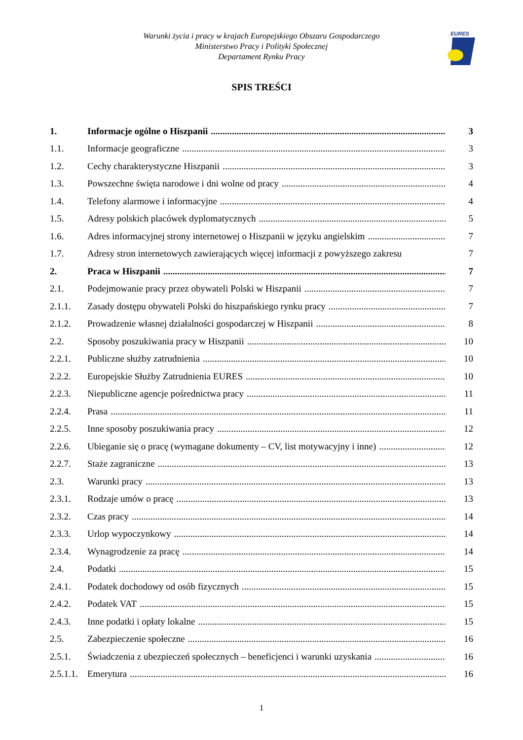Warunki życia i pracy w krajach Europejskiego Obszaru Gospodarczego
Ministerstwo Pracy i Polityki Społecznej
Departament Rynku Pracy
EURES
SPIS TREŚCI
1. Informacje ogólne o Hiszpanii 3
1.1. Informacje geograficzne 3
1.2. Cechy charakterystyczne Hiszpanii 3
1.3. Powszechne święta narodowe i dni wolne od pracy 4
1.4. Telefony alarmowe i informacyjne 4
1.5. Adresy polskich placówek dyplomatycznych 5
1.6. Adres informacyjnej strony internetowej o Hiszpanii w języku angielskim 7
1.7. Adresy stron internetowych zawierających więcej informacji z powyższego zakresu 7
2. Praca w Hiszpanii 7
2.1. Podejmowanie pracy przez obywateli Polski w Hiszpanii 7
2.1.1. Zasady dostępu obywateli Polski do hiszpańskiego rynku pracy 7
2.1.2. Prowadzenie własnej działalności gospodarczej w Hiszpanii 8
2.2. Sposoby poszukiwania pracy w Hiszpanii 10
2.2.1. Publiczne służby zatrudnienia 10
2.2.2. Europejskie Służby Zatrudnienia EURES 10
2.2.3. Niepubliczne agencje pośrednictwa pracy 11
2.2.4. Prasa 11
2.2.5. Inne sposoby poszukiwania pracy 12
2.2.6. Ubieganie się o pracę (wymagane dokumenty – CV, list motywacyjny i inne) 12
2.2.7. Staże zagraniczne 13
2.3. Warunki pracy 13
2.3.1. Rodzaje umów o pracę 13
2.3.2. Czas pracy 14
2.3.3. Urlop wypoczynkowy 14
2.3.4. Wynagrodzenie za pracę 14
2.4. Podatki 15
2.4.1. Podatek dochodowy od osób fizycznych 15
2.4.2. Podatek VAT 15
2.4.3. Inne podatki i opłaty lokalne 15
2.5. Zabezpieczenie społeczne 16
2.5.1. Świadczenia z ubezpieczeń społecznych – beneficjenci i warunki uzyskania 16
2.5.1.1. Emerytura 16
1